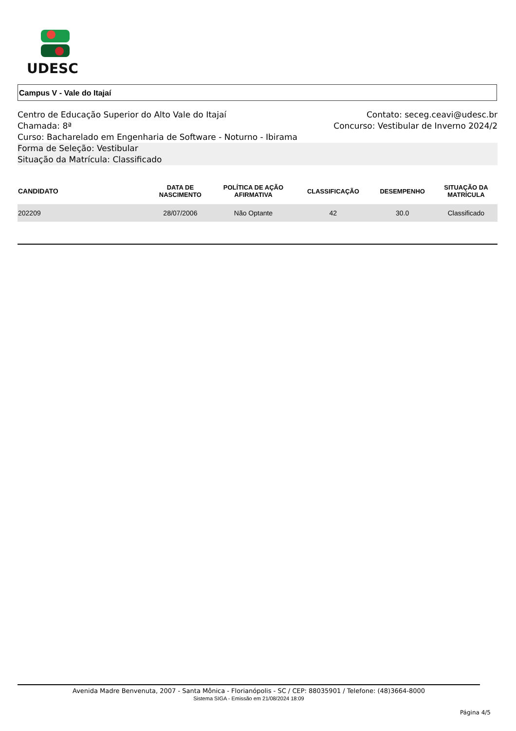UDESC
Campus V - Vale do Itajaí
Centro de Educação Superior do Alto Vale do Itajaí Contato: seceg.ceavi@udesc.br
Chamada: 8ª Concurso: Vestibular de Inverno 2024/2
Curso: Bacharelado em Engenharia de Software - Noturno - Ibirama
Forma de Seleção: Vestibular
Situação da Matrícula: Classificado
| CANDIDATO | DATA DE NASCIMENTO | POLÍTICA DE AÇÃO AFIRMATIVA | CLASSIFICAÇÃO | DESEMPENHO | SITUAÇÃO DA MATRÍCULA |
| --- | --- | --- | --- | --- | --- |
| 202209 | 28/07/2006 | Não Optante | 42 | 30.0 | Classificado |
Avenida Madre Benvenuta, 2007 - Santa Mônica - Florianópolis - SC / CEP: 88035901 / Telefone: (48)3664-8000
Sistema SIGA - Emissão em 21/08/2024 18:09
Página 4/5